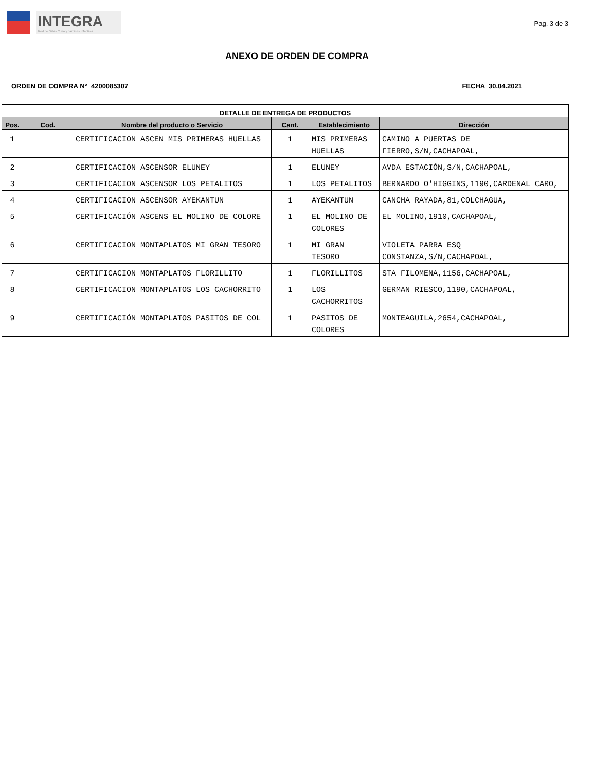INTEGRA
Red de Salas Cuna y Jardines Infantiles
Pag. 3 de 3
ANEXO DE ORDEN DE COMPRA
ORDEN DE COMPRA N° 4200085307 FECHA 30.04.2021
| DETALLE DE ENTREGA DE PRODUCTOS | | | | | |
| --- | --- | --- | --- | --- | --- |
| Pos. | Cod. | Nombre del producto o Servicio | Cant. | Establecimiento | Dirección |
| 1 | | CERTIFICACION ASCEN MIS PRIMERAS HUELLAS | 1 | MIS PRIMERAS HUELLAS | CAMINO A PUERTAS DE FIERRO,S/N,CACHAPOAL, |
| 2 | | CERTIFICACION ASCENSOR ELUNEY | 1 | ELUNEY | AVDA ESTACIÓN,S/N,CACHAPOAL, |
| 3 | | CERTIFICACION ASCENSOR LOS PETALITOS | 1 | LOS PETALITOS | BERNARDO O'HIGGINS,1190,CARDENAL CARO, |
| 4 | | CERTIFICACION ASCENSOR AYEKANTUN | 1 | AYEKANTUN | CANCHA RAYADA,81,COLCHAGUA, |
| 5 | | CERTIFICACIÓN ASCENS EL MOLINO DE COLORE | 1 | EL MOLINO DE COLORES | EL MOLINO,1910,CACHAPOAL, |
| 6 | | CERTIFICACION MONTAPLATOS MI GRAN TESORO | 1 | MI GRAN TESORO | VIOLETA PARRA ESQ CONSTANZA,S/N,CACHAPOAL, |
| 7 | | CERTIFICACION MONTAPLATOS FLORILLITO | 1 | FLORILLITOS | STA FILOMENA,1156,CACHAPOAL, |
| 8 | | CERTIFICACION MONTAPLATOS LOS CACHORRITO | 1 | LOS CACHORRITOS | GERMAN RIESCO,1190,CACHAPOAL, |
| 9 | | CERTIFICACIÓN MONTAPLATOS PASITOS DE COL | 1 | PASITOS DE COLORES | MONTEAGUILA,2654,CACHAPOAL, |